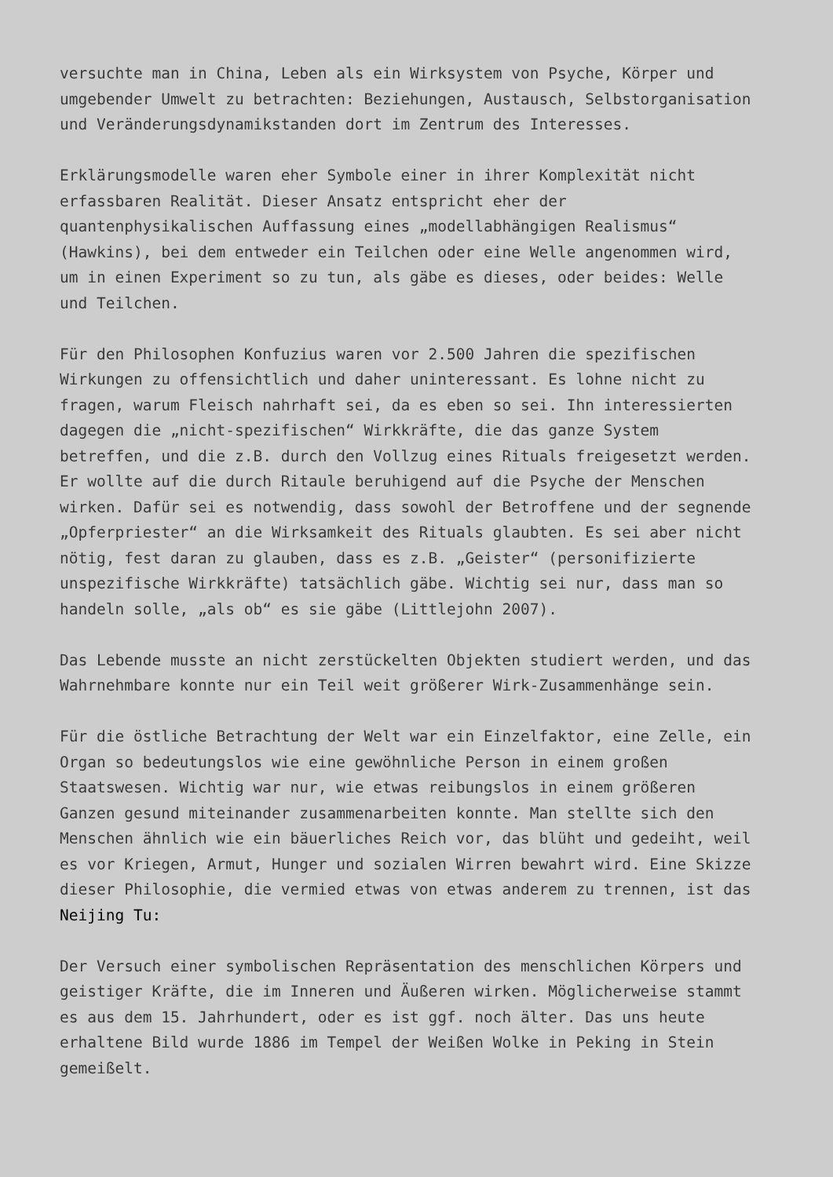versuchte man in China, Leben als ein Wirksystem von Psyche, Körper und umgebender Umwelt zu betrachten: Beziehungen, Austausch, Selbstorganisation und Veränderungsdynamikstanden dort im Zentrum des Interesses.
Erklärungsmodelle waren eher Symbole einer in ihrer Komplexität nicht erfassbaren Realität. Dieser Ansatz entspricht eher der quantenphysikalischen Auffassung eines „modellabhängigen Realismus“ (Hawkins), bei dem entweder ein Teilchen oder eine Welle angenommen wird, um in einen Experiment so zu tun, als gäbe es dieses, oder beides: Welle und Teilchen.
Für den Philosophen Konfuzius waren vor 2.500 Jahren die spezifischen Wirkungen zu offensichtlich und daher uninteressant. Es lohne nicht zu fragen, warum Fleisch nahrhaft sei, da es eben so sei. Ihn interessierten dagegen die „nicht-spezifischen“ Wirkkräfte, die das ganze System betreffen, und die z.B. durch den Vollzug eines Rituals freigesetzt werden. Er wollte auf die durch Ritaule beruhigend auf die Psyche der Menschen wirken. Dafür sei es notwendig, dass sowohl der Betroffene und der segnende „Opferpriester“ an die Wirksamkeit des Rituals glaubten. Es sei aber nicht nötig, fest daran zu glauben, dass es z.B. „Geister“ (personifizierte unspezifische Wirkkräfte) tatsächlich gäbe. Wichtig sei nur, dass man so handeln solle, „als ob“ es sie gäbe (Littlejohn 2007).
Das Lebende musste an nicht zerstückelten Objekten studiert werden, und das Wahrnehmbare konnte nur ein Teil weit größerer Wirk-Zusammenhänge sein.
Für die östliche Betrachtung der Welt war ein Einzelfaktor, eine Zelle, ein Organ so bedeutungslos wie eine gewöhnliche Person in einem großen Staatswesen. Wichtig war nur, wie etwas reibungslos in einem größeren Ganzen gesund miteinander zusammenarbeiten konnte. Man stellte sich den Menschen ähnlich wie ein bäuerliches Reich vor, das blüht und gedeiht, weil es vor Kriegen, Armut, Hunger und sozialen Wirren bewahrt wird. Eine Skizze dieser Philosophie, die vermied etwas von etwas anderem zu trennen, ist das Neijing Tu:
Der Versuch einer symbolischen Repräsentation des menschlichen Körpers und geistiger Kräfte, die im Inneren und Äußeren wirken. Möglicherweise stammt es aus dem 15. Jahrhundert, oder es ist ggf. noch älter. Das uns heute erhaltene Bild wurde 1886 im Tempel der Weißen Wolke in Peking in Stein gemeißelt.